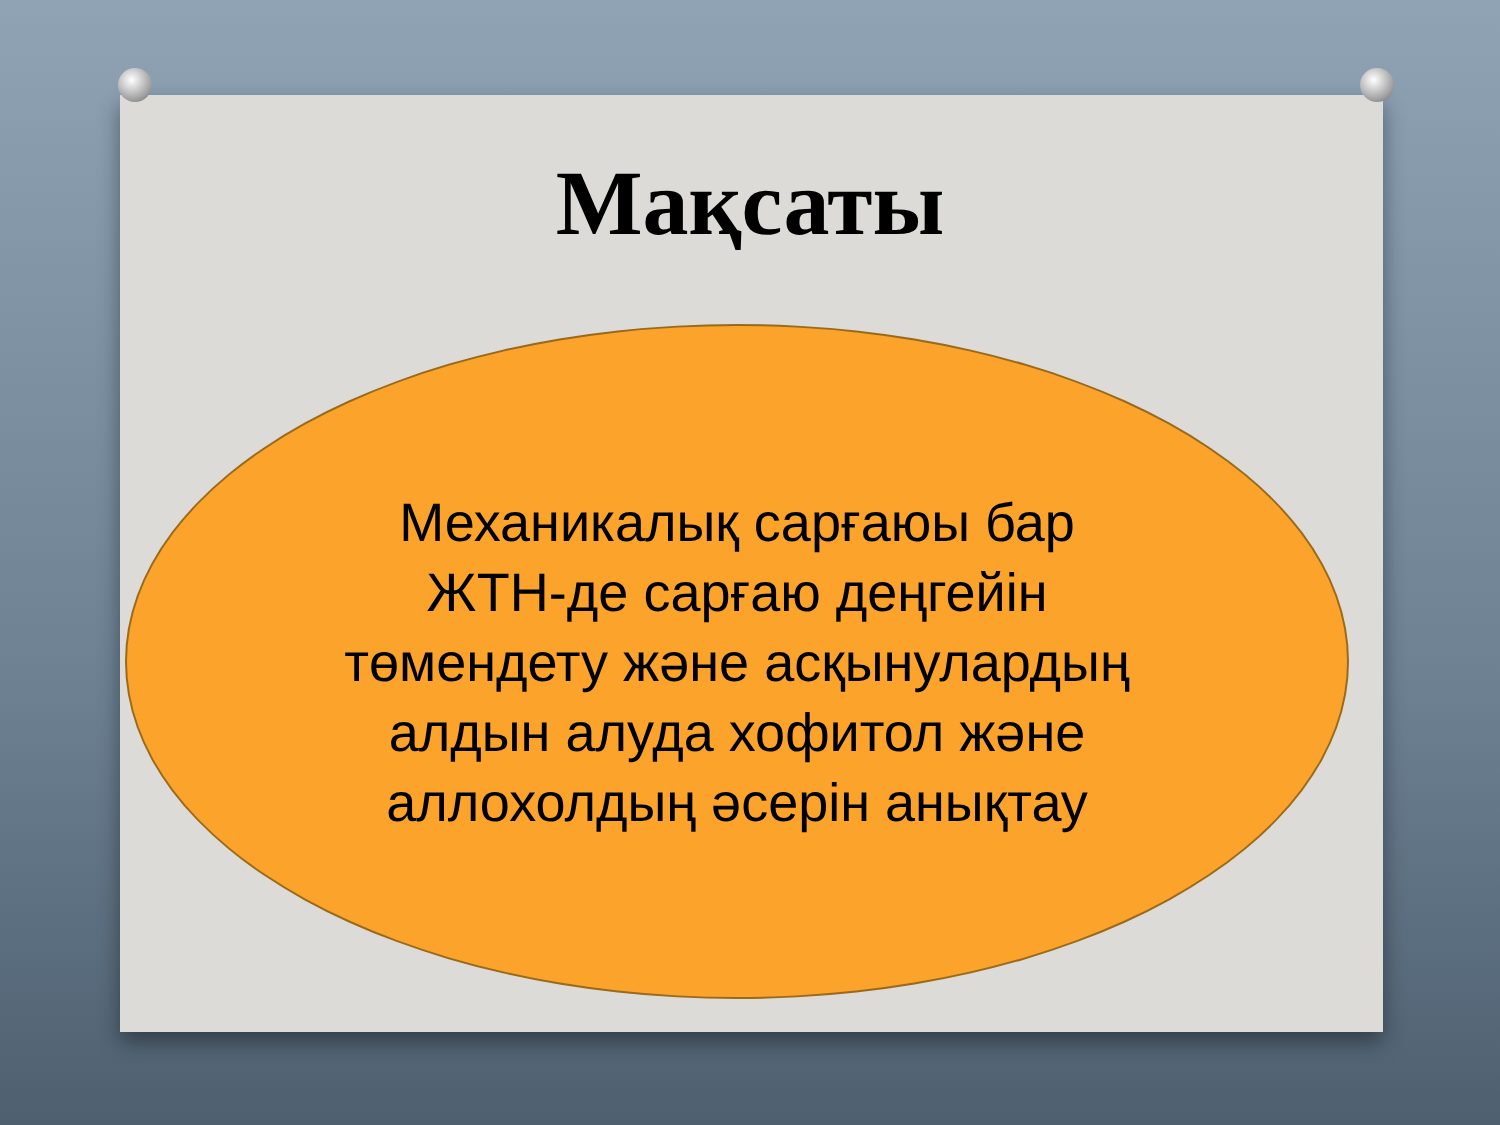Мақсаты
Механикалық сарғаюы бар ЖТН-де сарғаю деңгейін төмендету және асқынулардың алдын алуда хофитол және аллохолдың әсерін анықтау